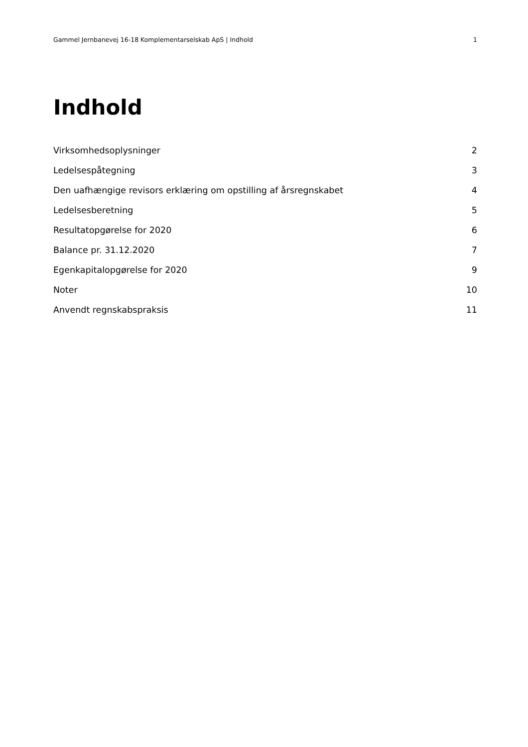Gammel Jernbanevej 16-18 Komplementarselskab ApS | Indhold 1
Indhold
Virksomhedsoplysninger 2
Ledelsespåtegning 3
Den uafhængige revisors erklæring om opstilling af årsregnskabet 4
Ledelsesberetning 5
Resultatopgørelse for 2020 6
Balance pr. 31.12.2020 7
Egenkapitalopgørelse for 2020 9
Noter 10
Anvendt regnskabspraksis 11